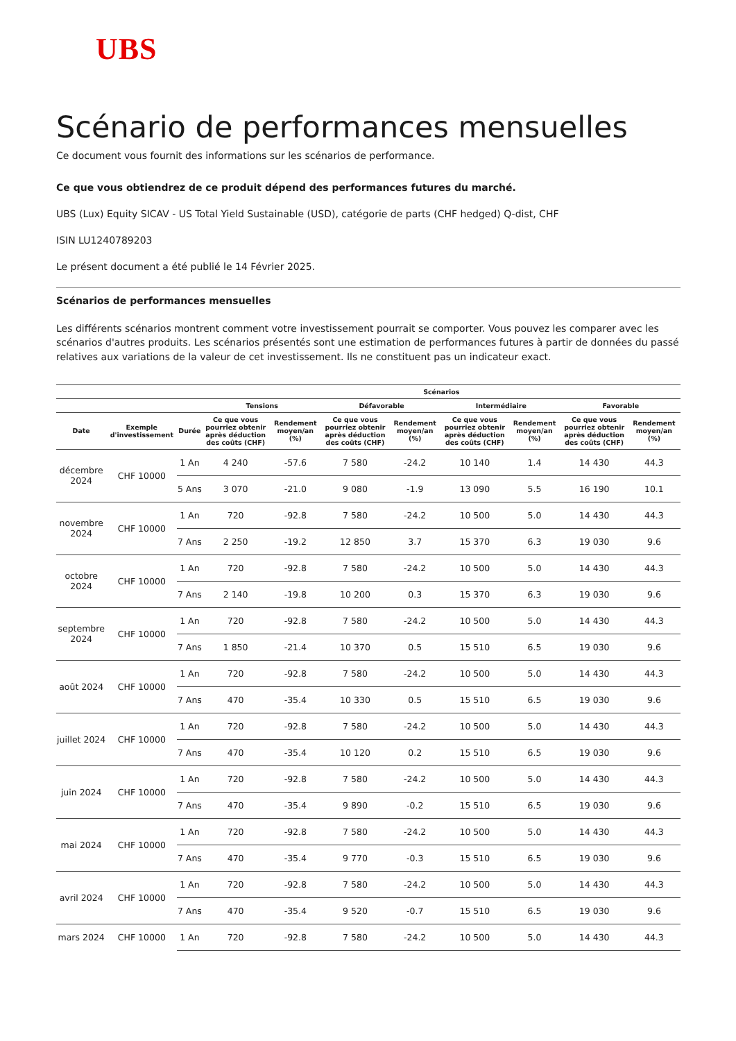UBS
Scénario de performances mensuelles
Ce document vous fournit des informations sur les scénarios de performance.
Ce que vous obtiendrez de ce produit dépend des performances futures du marché.
UBS (Lux) Equity SICAV - US Total Yield Sustainable (USD), catégorie de parts (CHF hedged) Q-dist, CHF
ISIN LU1240789203
Le présent document a été publié le 14 Février 2025.
Scénarios de performances mensuelles
Les différents scénarios montrent comment votre investissement pourrait se comporter. Vous pouvez les comparer avec les scénarios d'autres produits. Les scénarios présentés sont une estimation de performances futures à partir de données du passé relatives aux variations de la valeur de cet investissement. Ils ne constituent pas un indicateur exact.
| | | | Scénarios | | | | | | | |
| --- | --- | --- | --- | --- | --- | --- | --- | --- | --- | --- |
| | | | Tensions | | Défavorable | | Intermédiaire | | Favorable | |
| Date | Exemple d'investissement | Durée | Ce que vous pourriez obtenir après déduction des coûts (CHF) | Rendement moyen/an (%) | Ce que vous pourriez obtenir après déduction des coûts (CHF) | Rendement moyen/an (%) | Ce que vous pourriez obtenir après déduction des coûts (CHF) | Rendement moyen/an (%) | Ce que vous pourriez obtenir après déduction des coûts (CHF) | Rendement moyen/an (%) |
| décembre 2024 | CHF 10000 | 1 An | 4 240 | -57.6 | 7 580 | -24.2 | 10 140 | 1.4 | 14 430 | 44.3 |
| | | 5 Ans | 3 070 | -21.0 | 9 080 | -1.9 | 13 090 | 5.5 | 16 190 | 10.1 |
| novembre 2024 | CHF 10000 | 1 An | 720 | -92.8 | 7 580 | -24.2 | 10 500 | 5.0 | 14 430 | 44.3 |
| | | 7 Ans | 2 250 | -19.2 | 12 850 | 3.7 | 15 370 | 6.3 | 19 030 | 9.6 |
| octobre 2024 | CHF 10000 | 1 An | 720 | -92.8 | 7 580 | -24.2 | 10 500 | 5.0 | 14 430 | 44.3 |
| | | 7 Ans | 2 140 | -19.8 | 10 200 | 0.3 | 15 370 | 6.3 | 19 030 | 9.6 |
| septembre 2024 | CHF 10000 | 1 An | 720 | -92.8 | 7 580 | -24.2 | 10 500 | 5.0 | 14 430 | 44.3 |
| | | 7 Ans | 1 850 | -21.4 | 10 370 | 0.5 | 15 510 | 6.5 | 19 030 | 9.6 |
| août 2024 | CHF 10000 | 1 An | 720 | -92.8 | 7 580 | -24.2 | 10 500 | 5.0 | 14 430 | 44.3 |
| | | 7 Ans | 470 | -35.4 | 10 330 | 0.5 | 15 510 | 6.5 | 19 030 | 9.6 |
| juillet 2024 | CHF 10000 | 1 An | 720 | -92.8 | 7 580 | -24.2 | 10 500 | 5.0 | 14 430 | 44.3 |
| | | 7 Ans | 470 | -35.4 | 10 120 | 0.2 | 15 510 | 6.5 | 19 030 | 9.6 |
| juin 2024 | CHF 10000 | 1 An | 720 | -92.8 | 7 580 | -24.2 | 10 500 | 5.0 | 14 430 | 44.3 |
| | | 7 Ans | 470 | -35.4 | 9 890 | -0.2 | 15 510 | 6.5 | 19 030 | 9.6 |
| mai 2024 | CHF 10000 | 1 An | 720 | -92.8 | 7 580 | -24.2 | 10 500 | 5.0 | 14 430 | 44.3 |
| | | 7 Ans | 470 | -35.4 | 9 770 | -0.3 | 15 510 | 6.5 | 19 030 | 9.6 |
| avril 2024 | CHF 10000 | 1 An | 720 | -92.8 | 7 580 | -24.2 | 10 500 | 5.0 | 14 430 | 44.3 |
| | | 7 Ans | 470 | -35.4 | 9 520 | -0.7 | 15 510 | 6.5 | 19 030 | 9.6 |
| mars 2024 | CHF 10000 | 1 An | 720 | -92.8 | 7 580 | -24.2 | 10 500 | 5.0 | 14 430 | 44.3 |